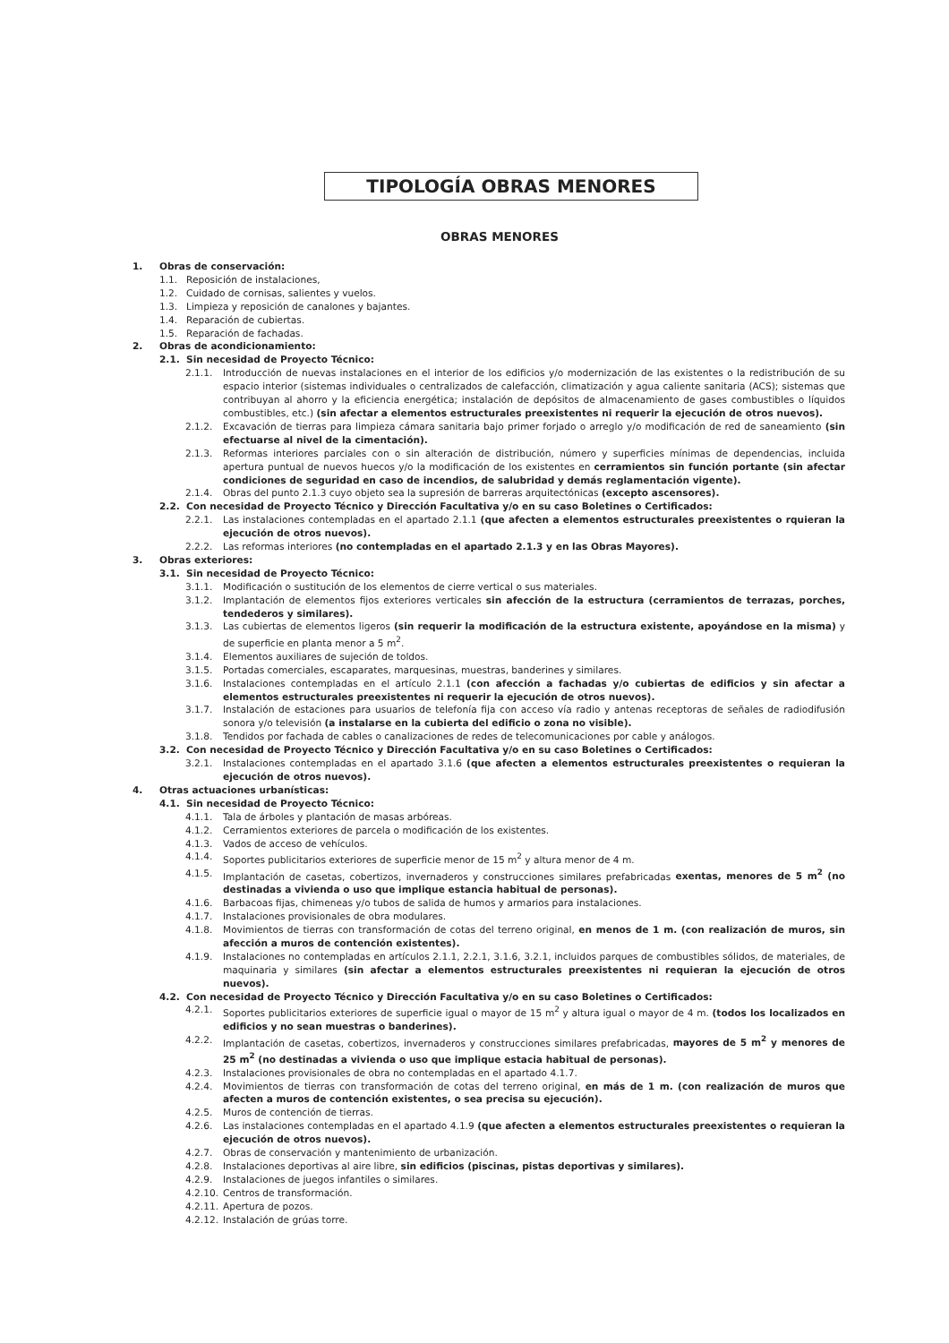TIPOLOGÍA OBRAS MENORES
OBRAS MENORES
1. Obras de conservación:
1.1. Reposición de instalaciones,
1.2. Cuidado de cornisas, salientes y vuelos.
1.3. Limpieza y reposición de canalones y bajantes.
1.4. Reparación de cubiertas.
1.5. Reparación de fachadas.
2. Obras de acondicionamiento:
2.1. Sin necesidad de Proyecto Técnico:
2.1.1. Introducción de nuevas instalaciones en el interior de los edificios y/o modernización de las existentes o la redistribución de su espacio interior (sistemas individuales o centralizados de calefacción, climatización y agua caliente sanitaria (ACS); sistemas que contribuyan al ahorro y la eficiencia energética; instalación de depósitos de almacenamiento de gases combustibles o líquidos combustibles, etc.) (sin afectar a elementos estructurales preexistentes ni requerir la ejecución de otros nuevos).
2.1.2. Excavación de tierras para limpieza cámara sanitaria bajo primer forjado o arreglo y/o modificación de red de saneamiento (sin efectuarse al nivel de la cimentación).
2.1.3. Reformas interiores parciales con o sin alteración de distribución, número y superficies mínimas de dependencias, incluida apertura puntual de nuevos huecos y/o la modificación de los existentes en cerramientos sin función portante (sin afectar condiciones de seguridad en caso de incendios, de salubridad y demás reglamentación vigente).
2.1.4. Obras del punto 2.1.3 cuyo objeto sea la supresión de barreras arquitectónicas (excepto ascensores).
2.2. Con necesidad de Proyecto Técnico y Dirección Facultativa y/o en su caso Boletines o Certificados:
2.2.1. Las instalaciones contempladas en el apartado 2.1.1 (que afecten a elementos estructurales preexistentes o rquieran la ejecución de otros nuevos).
2.2.2. Las reformas interiores (no contempladas en el apartado 2.1.3 y en las Obras Mayores).
3. Obras exteriores:
3.1. Sin necesidad de Proyecto Técnico:
3.1.1. Modificación o sustitución de los elementos de cierre vertical o sus materiales.
3.1.2. Implantación de elementos fijos exteriores verticales sin afección de la estructura (cerramientos de terrazas, porches, tendederos y similares).
3.1.3. Las cubiertas de elementos ligeros (sin requerir la modificación de la estructura existente, apoyándose en la misma) y de superficie en planta menor a 5 m<sup>2</sup>.
3.1.4. Elementos auxiliares de sujeción de toldos.
3.1.5. Portadas comerciales, escaparates, marquesinas, muestras, banderines y similares.
3.1.6. Instalaciones contempladas en el artículo 2.1.1 (con afección a fachadas y/o cubiertas de edificios y sin afectar a elementos estructurales preexistentes ni requerir la ejecución de otros nuevos).
3.1.7. Instalación de estaciones para usuarios de telefonía fija con acceso vía radio y antenas receptoras de señales de radiodifusión sonora y/o televisión (a instalarse en la cubierta del edificio o zona no visible).
3.1.8. Tendidos por fachada de cables o canalizaciones de redes de telecomunicaciones por cable y análogos.
3.2. Con necesidad de Proyecto Técnico y Dirección Facultativa y/o en su caso Boletines o Certificados:
3.2.1. Instalaciones contempladas en el apartado 3.1.6 (que afecten a elementos estructurales preexistentes o requieran la ejecución de otros nuevos).
4. Otras actuaciones urbanísticas:
4.1. Sin necesidad de Proyecto Técnico:
4.1.1. Tala de árboles y plantación de masas arbóreas.
4.1.2. Cerramientos exteriores de parcela o modificación de los existentes.
4.1.3. Vados de acceso de vehículos.
4.1.4. Soportes publicitarios exteriores de superficie menor de 15 m<sup>2</sup> y altura menor de 4 m.
4.1.5. Implantación de casetas, cobertizos, invernaderos y construcciones similares prefabricadas exentas, menores de 5 m<sup>2</sup> (no destinadas a vivienda o uso que implique estancia habitual de personas).
4.1.6. Barbacoas fijas, chimeneas y/o tubos de salida de humos y armarios para instalaciones.
4.1.7. Instalaciones provisionales de obra modulares.
4.1.8. Movimientos de tierras con transformación de cotas del terreno original, en menos de 1 m. (con realización de muros, sin afección a muros de contención existentes).
4.1.9. Instalaciones no contempladas en artículos 2.1.1, 2.2.1, 3.1.6, 3.2.1, incluidos parques de combustibles sólidos, de materiales, de maquinaria y similares (sin afectar a elementos estructurales preexistentes ni requieran la ejecución de otros nuevos).
4.2. Con necesidad de Proyecto Técnico y Dirección Facultativa y/o en su caso Boletines o Certificados:
4.2.1. Soportes publicitarios exteriores de superficie igual o mayor de 15 m<sup>2</sup> y altura igual o mayor de 4 m. (todos los localizados en edificios y no sean muestras o banderines).
4.2.2. Implantación de casetas, cobertizos, invernaderos y construcciones similares prefabricadas, mayores de 5 m<sup>2</sup> y menores de 25 m<sup>2</sup> (no destinadas a vivienda o uso que implique estacia habitual de personas).
4.2.3. Instalaciones provisionales de obra no contempladas en el apartado 4.1.7.
4.2.4. Movimientos de tierras con transformación de cotas del terreno original, en más de 1 m. (con realización de muros que afecten a muros de contención existentes, o sea precisa su ejecución).
4.2.5. Muros de contención de tierras.
4.2.6. Las instalaciones contempladas en el apartado 4.1.9 (que afecten a elementos estructurales preexistentes o requieran la ejecución de otros nuevos).
4.2.7. Obras de conservación y mantenimiento de urbanización.
4.2.8. Instalaciones deportivas al aire libre, sin edificios (piscinas, pistas deportivas y similares).
4.2.9. Instalaciones de juegos infantiles o similares.
4.2.10. Centros de transformación.
4.2.11. Apertura de pozos.
4.2.12. Instalación de grúas torre.